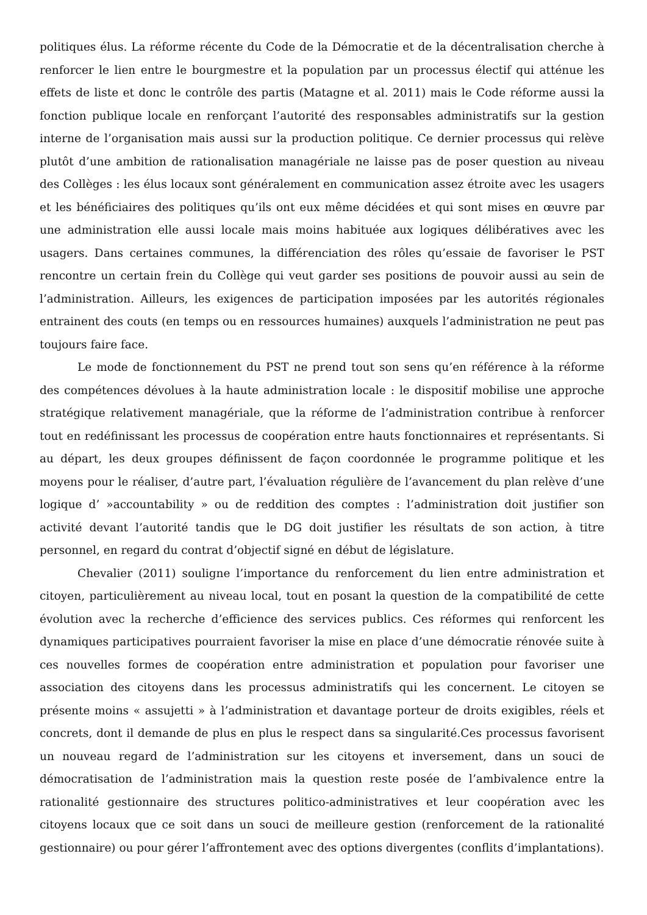politiques élus. La réforme récente du Code de la Démocratie et de la décentralisation cherche à renforcer le lien entre le bourgmestre et la population par un processus électif qui atténue les effets de liste et donc le contrôle des partis (Matagne et al. 2011) mais le Code réforme aussi la fonction publique locale en renforçant l’autorité des responsables administratifs sur la gestion interne de l’organisation mais aussi sur la production politique. Ce dernier processus qui relève plutôt d’une ambition de rationalisation managériale ne laisse pas de poser question au niveau des Collèges : les élus locaux sont généralement en communication assez étroite avec les usagers et les bénéficiaires des politiques qu’ils ont eux même décidées et qui sont mises en œuvre par une administration elle aussi locale mais moins habituée aux logiques délibératives avec les usagers. Dans certaines communes, la différenciation des rôles qu’essaie de favoriser le PST rencontre un certain frein du Collège qui veut garder ses positions de pouvoir aussi au sein de l’administration. Ailleurs, les exigences de participation imposées par les autorités régionales entrainent des couts (en temps ou en ressources humaines) auxquels l’administration ne peut pas toujours faire face.
Le mode de fonctionnement du PST ne prend tout son sens qu’en référence à la réforme des compétences dévolues à la haute administration locale : le dispositif mobilise une approche stratégique relativement managériale, que la réforme de l’administration contribue à renforcer tout en redéfinissant les processus de coopération entre hauts fonctionnaires et représentants. Si au départ, les deux groupes définissent de façon coordonnée le programme politique et les moyens pour le réaliser, d’autre part, l’évaluation régulière de l’avancement du plan relève d’une logique d’ »accountability » ou de reddition des comptes : l’administration doit justifier son activité devant l’autorité tandis que le DG doit justifier les résultats de son action, à titre personnel, en regard du contrat d’objectif signé en début de législature.
Chevalier (2011) souligne l’importance du renforcement du lien entre administration et citoyen, particulièrement au niveau local, tout en posant la question de la compatibilité de cette évolution avec la recherche d’efficience des services publics. Ces réformes qui renforcent les dynamiques participatives pourraient favoriser la mise en place d’une démocratie rénovée suite à ces nouvelles formes de coopération entre administration et population pour favoriser une association des citoyens dans les processus administratifs qui les concernent. Le citoyen se présente moins « assujetti » à l’administration et davantage porteur de droits exigibles, réels et concrets, dont il demande de plus en plus le respect dans sa singularité.Ces processus favorisent un nouveau regard de l’administration sur les citoyens et inversement, dans un souci de démocratisation de l’administration mais la question reste posée de l’ambivalence entre la rationalité gestionnaire des structures politico-administratives et leur coopération avec les citoyens locaux que ce soit dans un souci de meilleure gestion (renforcement de la rationalité gestionnaire) ou pour gérer l’affrontement avec des options divergentes (conflits d’implantations).